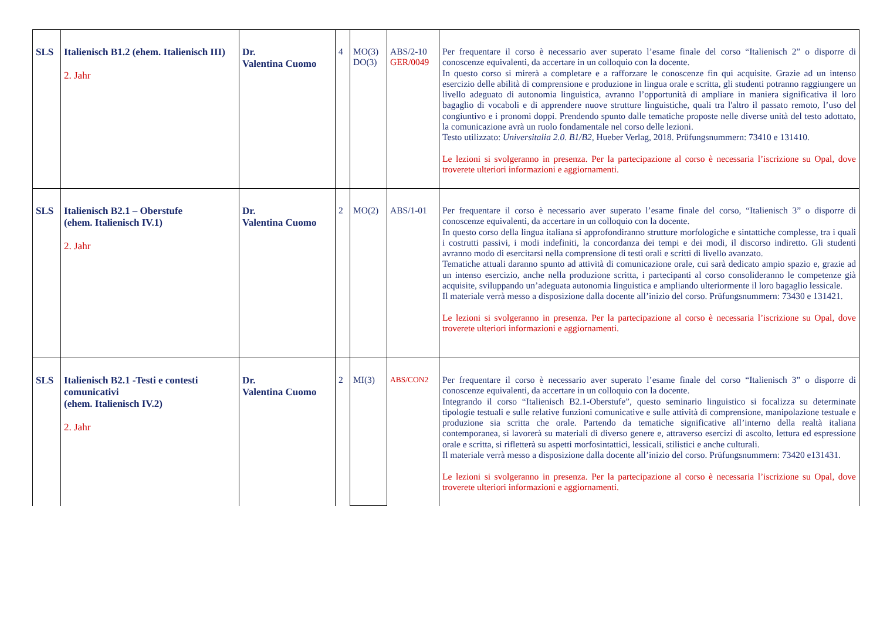| SLS | Italienisch B1.2 (ehem. Italienisch III) 2. Jahr | Dr. Valentina Cuomo | 4 | MO(3) DO(3) | ABS/2-10 GER/0049 | Per frequentare il corso è necessario aver superato l’esame finale del corso “Italienisch 2” o disporre di conoscenze equivalenti, da accertare in un colloquio con la docente. In questo corso si mirerà a completare e a rafforzare le conoscenze fin qui acquisite. Grazie ad un intenso esercizio delle abilità di comprensione e produzione in lingua orale e scritta, gli studenti potranno raggiungere un livello adeguato di autonomia linguistica, avranno l’opportunità di ampliare in maniera significativa il loro bagaglio di vocaboli e di apprendere nuove strutture linguistiche, quali tra l'altro il passato remoto, l’uso del congiuntivo e i pronomi doppi. Prendendo spunto dalle tematiche proposte nelle diverse unità del testo adottato, la comunicazione avrà un ruolo fondamentale nel corso delle lezioni. Testo utilizzato: Universitalia 2.0. B1/B2, Hueber Verlag, 2018. Prüfungsnummern: 73410 e 131410. Le lezioni si svolgeranno in presenza. Per la partecipazione al corso è necessaria l’iscrizione su Opal, dove troverete ulteriori informazioni e aggiornamenti. |
| SLS | Italienisch B2.1 – Oberstufe (ehem. Italienisch IV.1) 2. Jahr | Dr. Valentina Cuomo | 2 | MO(2) | ABS/1-01 | Per frequentare il corso è necessario aver superato l’esame finale del corso, “Italienisch 3” o disporre di conoscenze equivalenti, da accertare in un colloquio con la docente. In questo corso della lingua italiana si approfondiranno strutture morfologiche e sintattiche complesse, tra i quali i costrutti passivi, i modi indefiniti, la concordanza dei tempi e dei modi, il discorso indiretto. Gli studenti avranno modo di esercitarsi nella comprensione di testi orali e scritti di livello avanzato. Tematiche attuali daranno spunto ad attività di comunicazione orale, cui sarà dedicato ampio spazio e, grazie ad un intenso esercizio, anche nella produzione scritta, i partecipanti al corso consolideranno le competenze già acquisite, sviluppando un’adeguata autonomia linguistica e ampliando ulteriormente il loro bagaglio lessicale. Il materiale verrà messo a disposizione dalla docente all’inizio del corso. Prüfungsnummern: 73430 e 131421. Le lezioni si svolgeranno in presenza. Per la partecipazione al corso è necessaria l’iscrizione su Opal, dove troverete ulteriori informazioni e aggiornamenti. |
| SLS | Italienisch B2.1 -Testi e contesti comunicativi (ehem. Italienisch IV.2) 2. Jahr | Dr. Valentina Cuomo | 2 | MI(3) | ABS/CON2 | Per frequentare il corso è necessario aver superato l’esame finale del corso “Italienisch 3” o disporre di conoscenze equivalenti, da accertare in un colloquio con la docente. Integrando il corso “Italienisch B2.1-Oberstufe”, questo seminario linguistico si focalizza su determinate tipologie testuali e sulle relative funzioni comunicative e sulle attività di comprensione, manipolazione testuale e produzione sia scritta che orale. Partendo da tematiche significative all’interno della realtà italiana contemporanea, si lavorerà su materiali di diverso genere e, attraverso esercizi di ascolto, lettura ed espressione orale e scritta, si rifletterà su aspetti morfosintattici, lessicali, stilistici e anche culturali. Il materiale verrà messo a disposizione dalla docente all’inizio del corso. Prüfungsnummern: 73420 e131431. Le lezioni si svolgeranno in presenza. Per la partecipazione al corso è necessaria l’iscrizione su Opal, dove troverete ulteriori informazioni e aggiornamenti. |